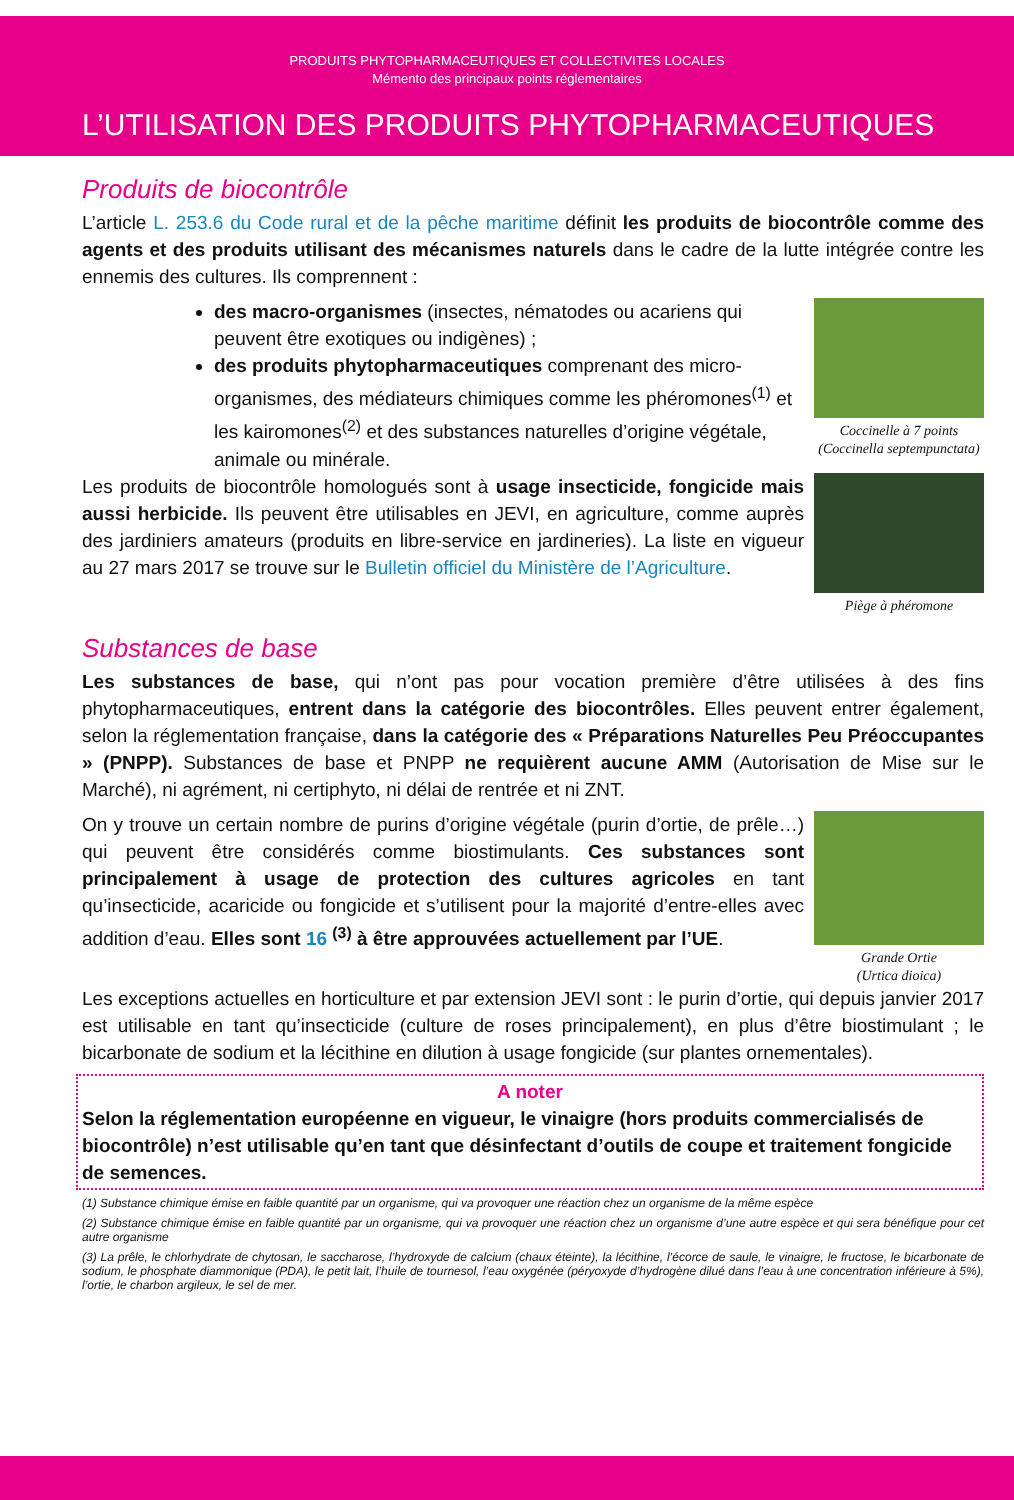PRODUITS PHYTOPHARMACEUTIQUES ET COLLECTIVITES LOCALES
Mémento des principaux points réglementaires
L’UTILISATION DES PRODUITS PHYTOPHARMACEUTIQUES
Produits de biocontrôle
L’article L. 253.6 du Code rural et de la pêche maritime définit les produits de biocontrôle comme des agents et des produits utilisant des mécanismes naturels dans le cadre de la lutte intégrée contre les ennemis des cultures. Ils comprennent :
des macro-organismes (insectes, nématodes ou acariens qui peuvent être exotiques ou indigènes) ;
des produits phytopharmaceutiques comprenant des micro-organismes, des médiateurs chimiques comme les phéromones<sup>(1)</sup> et les kairomones<sup>(2)</sup> et des substances naturelles d’origine végétale, animale ou minérale.
Coccinelle à 7 points
(Coccinella septempunctata)
Les produits de biocontrôle homologués sont à usage insecticide, fongicide mais aussi herbicide. Ils peuvent être utilisables en JEVI, en agriculture, comme auprès des jardiniers amateurs (produits en libre-service en jardineries). La liste en vigueur au 27 mars 2017 se trouve sur le Bulletin officiel du Ministère de l’Agriculture.
Piège à phéromone
Substances de base
Les substances de base, qui n’ont pas pour vocation première d’être utilisées à des fins phytopharmaceutiques, entrent dans la catégorie des biocontrôles. Elles peuvent entrer également, selon la réglementation française, dans la catégorie des « Préparations Naturelles Peu Préoccupantes » (PNPP). Substances de base et PNPP ne requièrent aucune AMM (Autorisation de Mise sur le Marché), ni agrément, ni certiphyto, ni délai de rentrée et ni ZNT.
On y trouve un certain nombre de purins d’origine végétale (purin d’ortie, de prêle…) qui peuvent être considérés comme biostimulants. Ces substances sont principalement à usage de protection des cultures agricoles en tant qu’insecticide, acaricide ou fongicide et s’utilisent pour la majorité d’entre-elles avec addition d’eau. Elles sont 16 <sup>(3)</sup> à être approuvées actuellement par l’UE.
Grande Ortie
(Urtica dioica)
Les exceptions actuelles en horticulture et par extension JEVI sont : le purin d’ortie, qui depuis janvier 2017 est utilisable en tant qu’insecticide (culture de roses principalement), en plus d’être biostimulant ; le bicarbonate de sodium et la lécithine en dilution à usage fongicide (sur plantes ornementales).
A noter
Selon la réglementation européenne en vigueur, le vinaigre (hors produits commercialisés de biocontrôle) n’est utilisable qu’en tant que désinfectant d’outils de coupe et traitement fongicide de semences.
(1) Substance chimique émise en faible quantité par un organisme, qui va provoquer une réaction chez un organisme de la même espèce
(2) Substance chimique émise en faible quantité par un organisme, qui va provoquer une réaction chez un organisme d’une autre espèce et qui sera bénéfique pour cet autre organisme
(3) La prêle, le chlorhydrate de chytosan, le saccharose, l’hydroxyde de calcium (chaux éteinte), la lécithine, l’écorce de saule, le vinaigre, le fructose, le bicarbonate de sodium, le phosphate diammonique (PDA), le petit lait, l’huile de tournesol, l’eau oxygénée (péryoxyde d’hydrogène dilué dans l’eau à une concentration inférieure à 5%), l’ortie, le charbon argileux, le sel de mer.